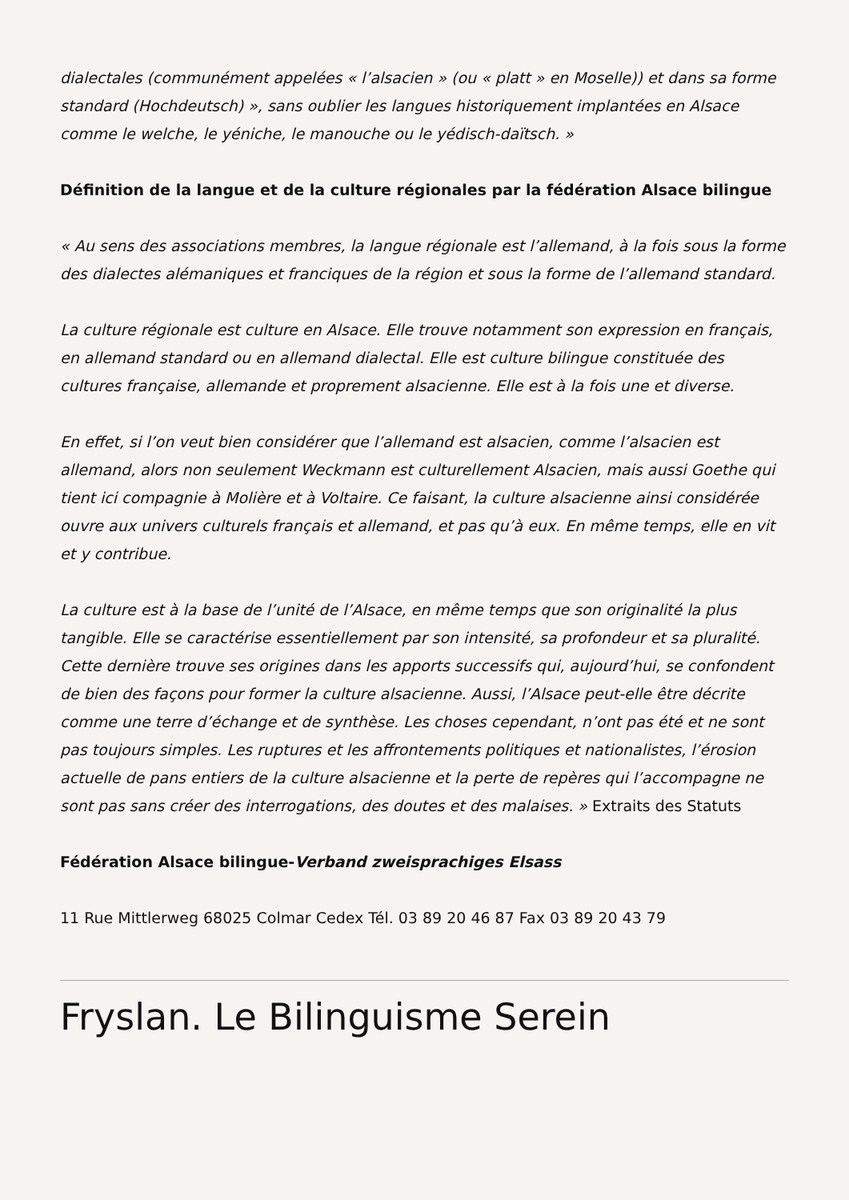dialectales (communément appelées « l’alsacien » (ou « platt » en Moselle)) et dans sa forme standard (Hochdeutsch) », sans oublier les langues historiquement implantées en Alsace comme le welche, le yéniche, le manouche ou le yédisch-daïtsch. »
Définition de la langue et de la culture régionales par la fédération Alsace bilingue
« Au sens des associations membres, la langue régionale est l’allemand, à la fois sous la forme des dialectes alémaniques et franciques de la région et sous la forme de l’allemand standard.
La culture régionale est culture en Alsace. Elle trouve notamment son expression en français, en allemand standard ou en allemand dialectal. Elle est culture bilingue constituée des cultures française, allemande et proprement alsacienne. Elle est à la fois une et diverse.
En effet, si l’on veut bien considérer que l’allemand est alsacien, comme l’alsacien est allemand, alors non seulement Weckmann est culturellement Alsacien, mais aussi Goethe qui tient ici compagnie à Molière et à Voltaire. Ce faisant, la culture alsacienne ainsi considérée ouvre aux univers culturels français et allemand, et pas qu’à eux. En même temps, elle en vit et y contribue.
La culture est à la base de l’unité de l’Alsace, en même temps que son originalité la plus tangible. Elle se caractérise essentiellement par son intensité, sa profondeur et sa pluralité. Cette dernière trouve ses origines dans les apports successifs qui, aujourd’hui, se confondent de bien des façons pour former la culture alsacienne. Aussi, l’Alsace peut-elle être décrite comme une terre d’échange et de synthèse. Les choses cependant, n’ont pas été et ne sont pas toujours simples. Les ruptures et les affrontements politiques et nationalistes, l’érosion actuelle de pans entiers de la culture alsacienne et la perte de repères qui l’accompagne ne sont pas sans créer des interrogations, des doutes et des malaises. » Extraits des Statuts
Fédération Alsace bilingue-Verband zweisprachiges Elsass
11 Rue Mittlerweg 68025 Colmar Cedex Tél. 03 89 20 46 87 Fax 03 89 20 43 79
Fryslan. Le Bilinguisme Serein